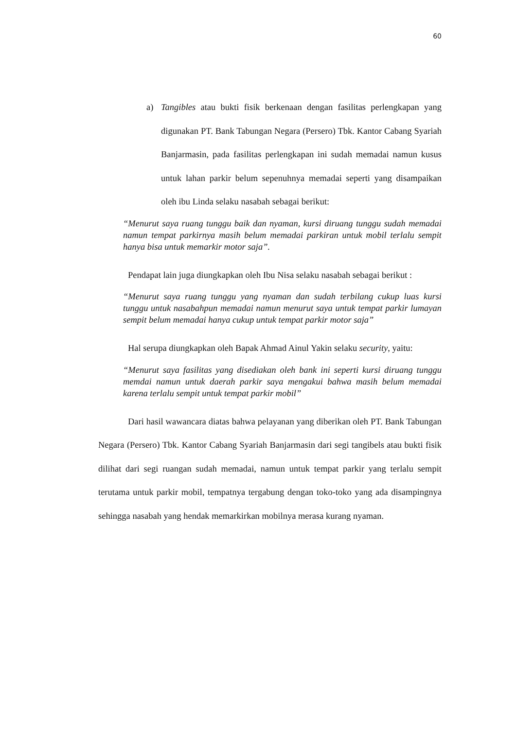60
a) Tangibles atau bukti fisik berkenaan dengan fasilitas perlengkapan yang digunakan PT. Bank Tabungan Negara (Persero) Tbk. Kantor Cabang Syariah Banjarmasin, pada fasilitas perlengkapan ini sudah memadai namun kusus untuk lahan parkir belum sepenuhnya memadai seperti yang disampaikan oleh ibu Linda selaku nasabah sebagai berikut:
“Menurut saya ruang tunggu baik dan nyaman, kursi diruang tunggu sudah memadai namun tempat parkirnya masih belum memadai parkiran untuk mobil terlalu sempit hanya bisa untuk memarkir motor saja”.
Pendapat lain juga diungkapkan oleh Ibu Nisa selaku nasabah sebagai berikut :
“Menurut saya ruang tunggu yang nyaman dan sudah terbilang cukup luas kursi tunggu untuk nasabahpun memadai namun menurut saya untuk tempat parkir lumayan sempit belum memadai hanya cukup untuk tempat parkir motor saja”
Hal serupa diungkapkan oleh Bapak Ahmad Ainul Yakin selaku security, yaitu:
“Menurut saya fasilitas yang disediakan oleh bank ini seperti kursi diruang tunggu memdai namun untuk daerah parkir saya mengakui bahwa masih belum memadai karena terlalu sempit untuk tempat parkir mobil”
Dari hasil wawancara diatas bahwa pelayanan yang diberikan oleh PT. Bank Tabungan Negara (Persero) Tbk. Kantor Cabang Syariah Banjarmasin dari segi tangibels atau bukti fisik dilihat dari segi ruangan sudah memadai, namun untuk tempat parkir yang terlalu sempit terutama untuk parkir mobil, tempatnya tergabung dengan toko-toko yang ada disampingnya sehingga nasabah yang hendak memarkirkan mobilnya merasa kurang nyaman.